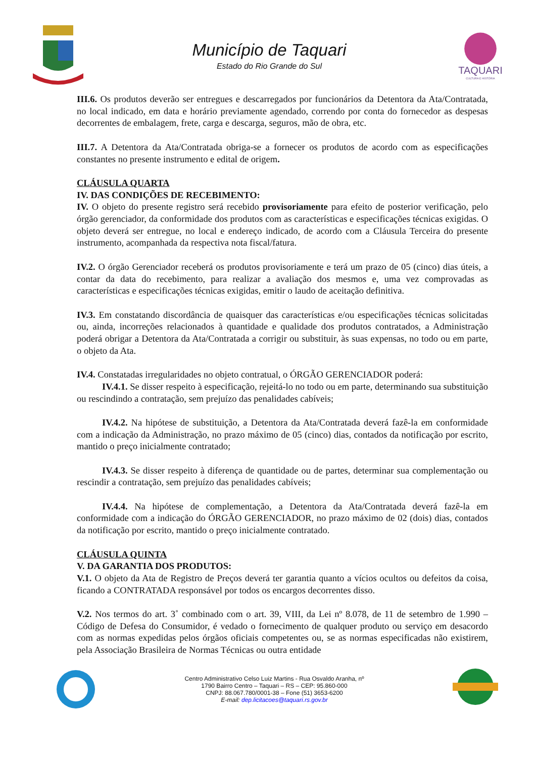Município de Taquari
Estado do Rio Grande do Sul
TAQUARI
CULTURA E HISTÓRIA
III.6. Os produtos deverão ser entregues e descarregados por funcionários da Detentora da Ata/Contratada, no local indicado, em data e horário previamente agendado, correndo por conta do fornecedor as despesas decorrentes de embalagem, frete, carga e descarga, seguros, mão de obra, etc.
III.7. A Detentora da Ata/Contratada obriga-se a fornecer os produtos de acordo com as especificações constantes no presente instrumento e edital de origem.
CLÁUSULA QUARTA
IV. DAS CONDIÇÕES DE RECEBIMENTO:
IV. O objeto do presente registro será recebido provisoriamente para efeito de posterior verificação, pelo órgão gerenciador, da conformidade dos produtos com as características e especificações técnicas exigidas. O objeto deverá ser entregue, no local e endereço indicado, de acordo com a Cláusula Terceira do presente instrumento, acompanhada da respectiva nota fiscal/fatura.
IV.2. O órgão Gerenciador receberá os produtos provisoriamente e terá um prazo de 05 (cinco) dias úteis, a contar da data do recebimento, para realizar a avaliação dos mesmos e, uma vez comprovadas as características e especificações técnicas exigidas, emitir o laudo de aceitação definitiva.
IV.3. Em constatando discordância de quaisquer das características e/ou especificações técnicas solicitadas ou, ainda, incorreções relacionados à quantidade e qualidade dos produtos contratados, a Administração poderá obrigar a Detentora da Ata/Contratada a corrigir ou substituir, às suas expensas, no todo ou em parte, o objeto da Ata.
IV.4. Constatadas irregularidades no objeto contratual, o ÓRGÃO GERENCIADOR poderá:
IV.4.1. Se disser respeito à especificação, rejeitá-lo no todo ou em parte, determinando sua substituição ou rescindindo a contratação, sem prejuízo das penalidades cabíveis;
IV.4.2. Na hipótese de substituição, a Detentora da Ata/Contratada deverá fazê-la em conformidade com a indicação da Administração, no prazo máximo de 05 (cinco) dias, contados da notificação por escrito, mantido o preço inicialmente contratado;
IV.4.3. Se disser respeito à diferença de quantidade ou de partes, determinar sua complementação ou rescindir a contratação, sem prejuízo das penalidades cabíveis;
IV.4.4. Na hipótese de complementação, a Detentora da Ata/Contratada deverá fazê-la em conformidade com a indicação do ÓRGÃO GERENCIADOR, no prazo máximo de 02 (dois) dias, contados da notificação por escrito, mantido o preço inicialmente contratado.
CLÁUSULA QUINTA
V. DA GARANTIA DOS PRODUTOS:
V.1. O objeto da Ata de Registro de Preços deverá ter garantia quanto a vícios ocultos ou defeitos da coisa, ficando a CONTRATADA responsável por todos os encargos decorrentes disso.
V.2. Nos termos do art. 3˚ combinado com o art. 39, VIII, da Lei nº 8.078, de 11 de setembro de 1.990 – Código de Defesa do Consumidor, é vedado o fornecimento de qualquer produto ou serviço em desacordo com as normas expedidas pelos órgãos oficiais competentes ou, se as normas especificadas não existirem, pela Associação Brasileira de Normas Técnicas ou outra entidade
Centro Administrativo Celso Luiz Martins - Rua Osvaldo Aranha, nº
1790 Bairro Centro – Taquari – RS – CEP: 95.860-000
CNPJ: 88.067.780/0001-38 – Fone (51) 3653-6200
E-mail: dep.licitacoes@taquari.rs.gov.br